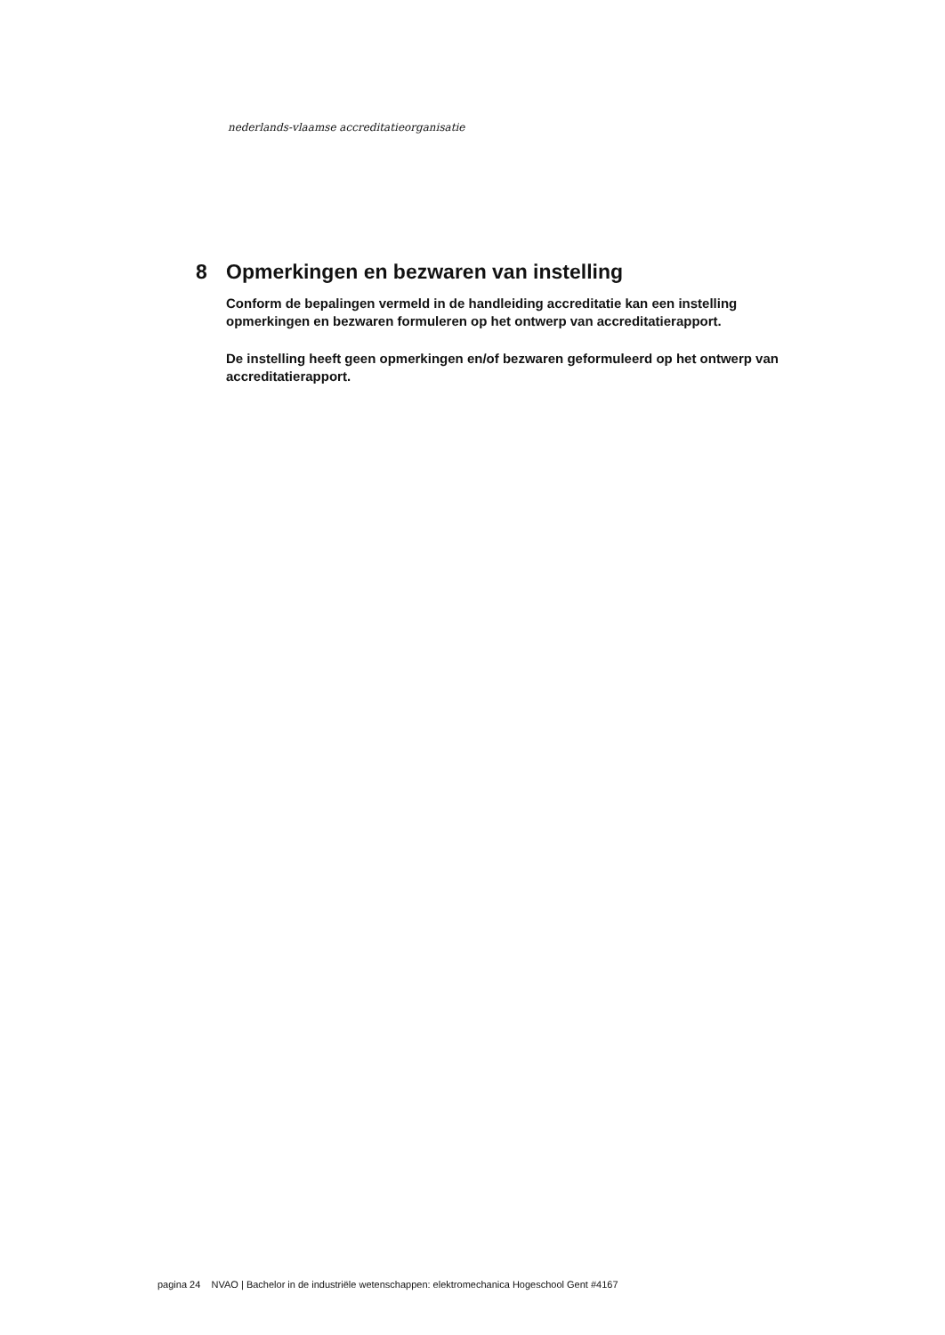nederlands-vlaamse accreditatieorganisatie
8 Opmerkingen en bezwaren van instelling
Conform de bepalingen vermeld in de handleiding accreditatie kan een instelling opmerkingen en bezwaren formuleren op het ontwerp van accreditatierapport.
De instelling heeft geen opmerkingen en/of bezwaren geformuleerd op het ontwerp van accreditatierapport.
pagina 24 NVAO | Bachelor in de industriële wetenschappen: elektromechanica Hogeschool Gent #4167